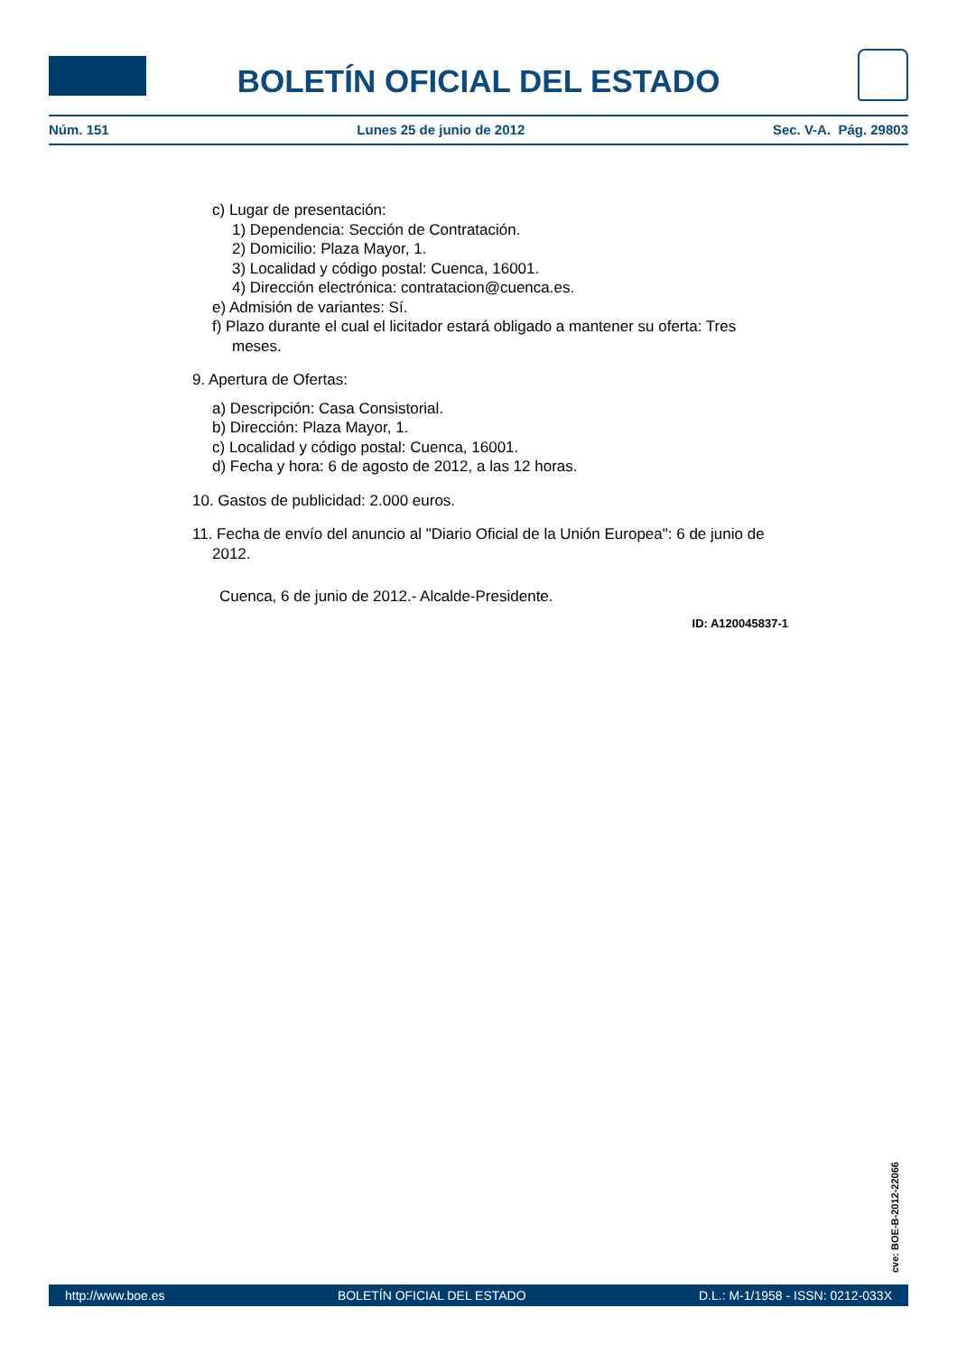BOLETÍN OFICIAL DEL ESTADO
Núm. 151 Lunes 25 de junio de 2012 Sec. V-A. Pág. 29803
c) Lugar de presentación:
1) Dependencia: Sección de Contratación.
2) Domicilio: Plaza Mayor, 1.
3) Localidad y código postal: Cuenca, 16001.
4) Dirección electrónica: contratacion@cuenca.es.
e) Admisión de variantes: Sí.
f) Plazo durante el cual el licitador estará obligado a mantener su oferta: Tres meses.
9. Apertura de Ofertas:
a) Descripción: Casa Consistorial.
b) Dirección: Plaza Mayor, 1.
c) Localidad y código postal: Cuenca, 16001.
d) Fecha y hora: 6 de agosto de 2012, a las 12 horas.
10. Gastos de publicidad: 2.000 euros.
11. Fecha de envío del anuncio al "Diario Oficial de la Unión Europea": 6 de junio de 2012.
Cuenca, 6 de junio de 2012.- Alcalde-Presidente.
ID: A120045837-1
cve: BOE-B-2012-22066
http://www.boe.es BOLETÍN OFICIAL DEL ESTADO D.L.: M-1/1958 - ISSN: 0212-033X